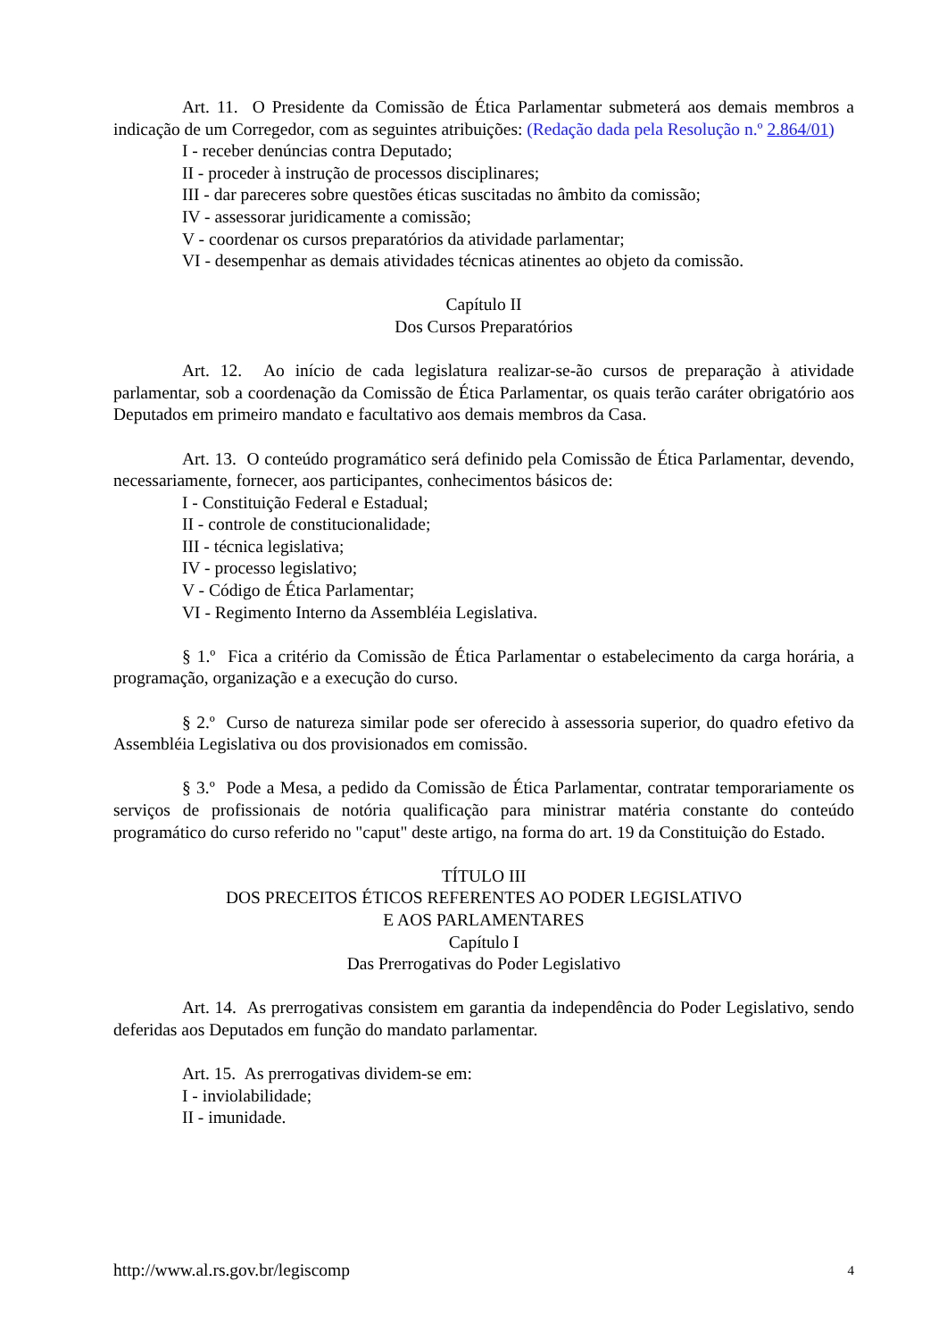Art. 11. O Presidente da Comissão de Ética Parlamentar submeterá aos demais membros a indicação de um Corregedor, com as seguintes atribuições: (Redação dada pela Resolução n.º 2.864/01)
I - receber denúncias contra Deputado;
II - proceder à instrução de processos disciplinares;
III - dar pareceres sobre questões éticas suscitadas no âmbito da comissão;
IV - assessorar juridicamente a comissão;
V - coordenar os cursos preparatórios da atividade parlamentar;
VI - desempenhar as demais atividades técnicas atinentes ao objeto da comissão.
Capítulo II
Dos Cursos Preparatórios
Art. 12. Ao início de cada legislatura realizar-se-ão cursos de preparação à atividade parlamentar, sob a coordenação da Comissão de Ética Parlamentar, os quais terão caráter obrigatório aos Deputados em primeiro mandato e facultativo aos demais membros da Casa.
Art. 13. O conteúdo programático será definido pela Comissão de Ética Parlamentar, devendo, necessariamente, fornecer, aos participantes, conhecimentos básicos de:
I - Constituição Federal e Estadual;
II - controle de constitucionalidade;
III - técnica legislativa;
IV - processo legislativo;
V - Código de Ética Parlamentar;
VI - Regimento Interno da Assembléia Legislativa.
§ 1.º Fica a critério da Comissão de Ética Parlamentar o estabelecimento da carga horária, a programação, organização e a execução do curso.
§ 2.º Curso de natureza similar pode ser oferecido à assessoria superior, do quadro efetivo da Assembléia Legislativa ou dos provisionados em comissão.
§ 3.º Pode a Mesa, a pedido da Comissão de Ética Parlamentar, contratar temporariamente os serviços de profissionais de notória qualificação para ministrar matéria constante do conteúdo programático do curso referido no "caput" deste artigo, na forma do art. 19 da Constituição do Estado.
TÍTULO III
DOS PRECEITOS ÉTICOS REFERENTES AO PODER LEGISLATIVO
E AOS PARLAMENTARES
Capítulo I
Das Prerrogativas do Poder Legislativo
Art. 14. As prerrogativas consistem em garantia da independência do Poder Legislativo, sendo deferidas aos Deputados em função do mandato parlamentar.
Art. 15. As prerrogativas dividem-se em:
I - inviolabilidade;
II - imunidade.
http://www.al.rs.gov.br/legiscomp 4